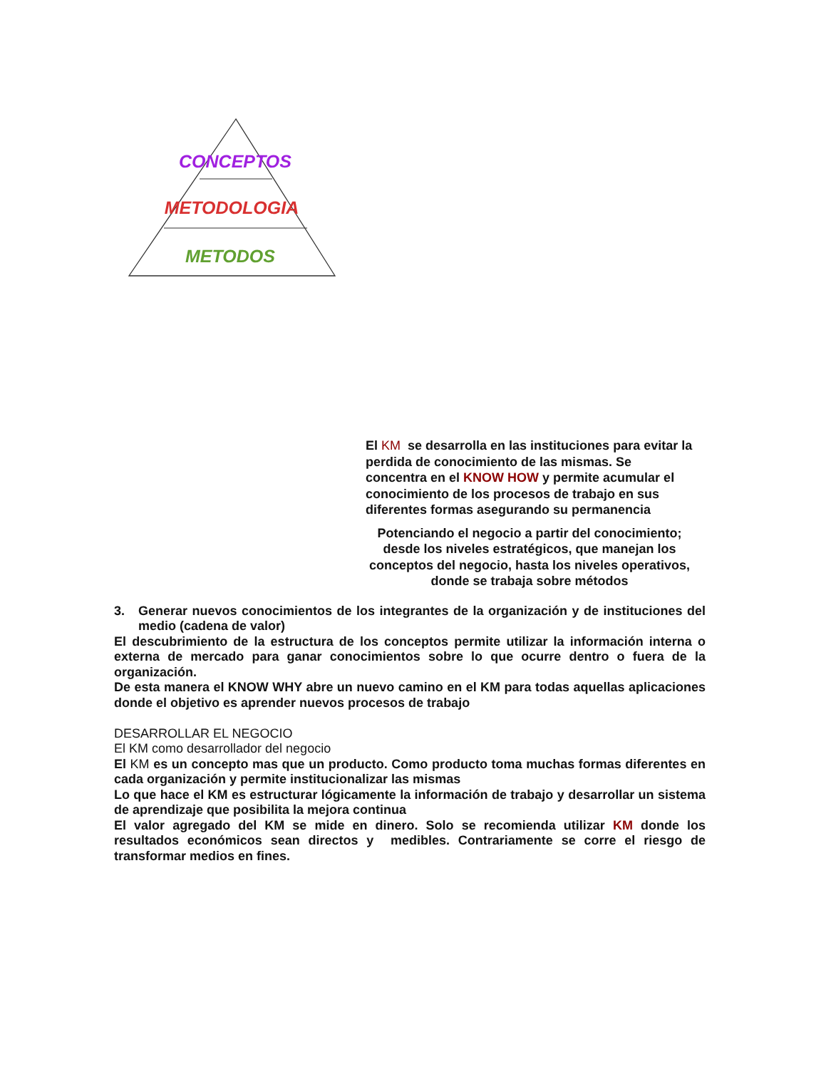CONCEPTOS
METODOLOGIA
METODOS
El KM se desarrolla en las instituciones para evitar la perdida de conocimiento de las mismas. Se concentra en el KNOW HOW y permite acumular el conocimiento de los procesos de trabajo en sus diferentes formas asegurando su permanencia
Potenciando el negocio a partir del conocimiento; desde los niveles estratégicos, que manejan los conceptos del negocio, hasta los niveles operativos, donde se trabaja sobre métodos
3. Generar nuevos conocimientos de los integrantes de la organización y de instituciones del medio (cadena de valor)
El descubrimiento de la estructura de los conceptos permite utilizar la información interna o externa de mercado para ganar conocimientos sobre lo que ocurre dentro o fuera de la organización.
De esta manera el KNOW WHY abre un nuevo camino en el KM para todas aquellas aplicaciones donde el objetivo es aprender nuevos procesos de trabajo
DESARROLLAR EL NEGOCIO
El KM como desarrollador del negocio
El KM es un concepto mas que un producto. Como producto toma muchas formas diferentes en cada organización y permite institucionalizar las mismas
Lo que hace el KM es estructurar lógicamente la información de trabajo y desarrollar un sistema de aprendizaje que posibilita la mejora continua
El valor agregado del KM se mide en dinero. Solo se recomienda utilizar KM donde los resultados económicos sean directos y medibles. Contrariamente se corre el riesgo de transformar medios en fines.